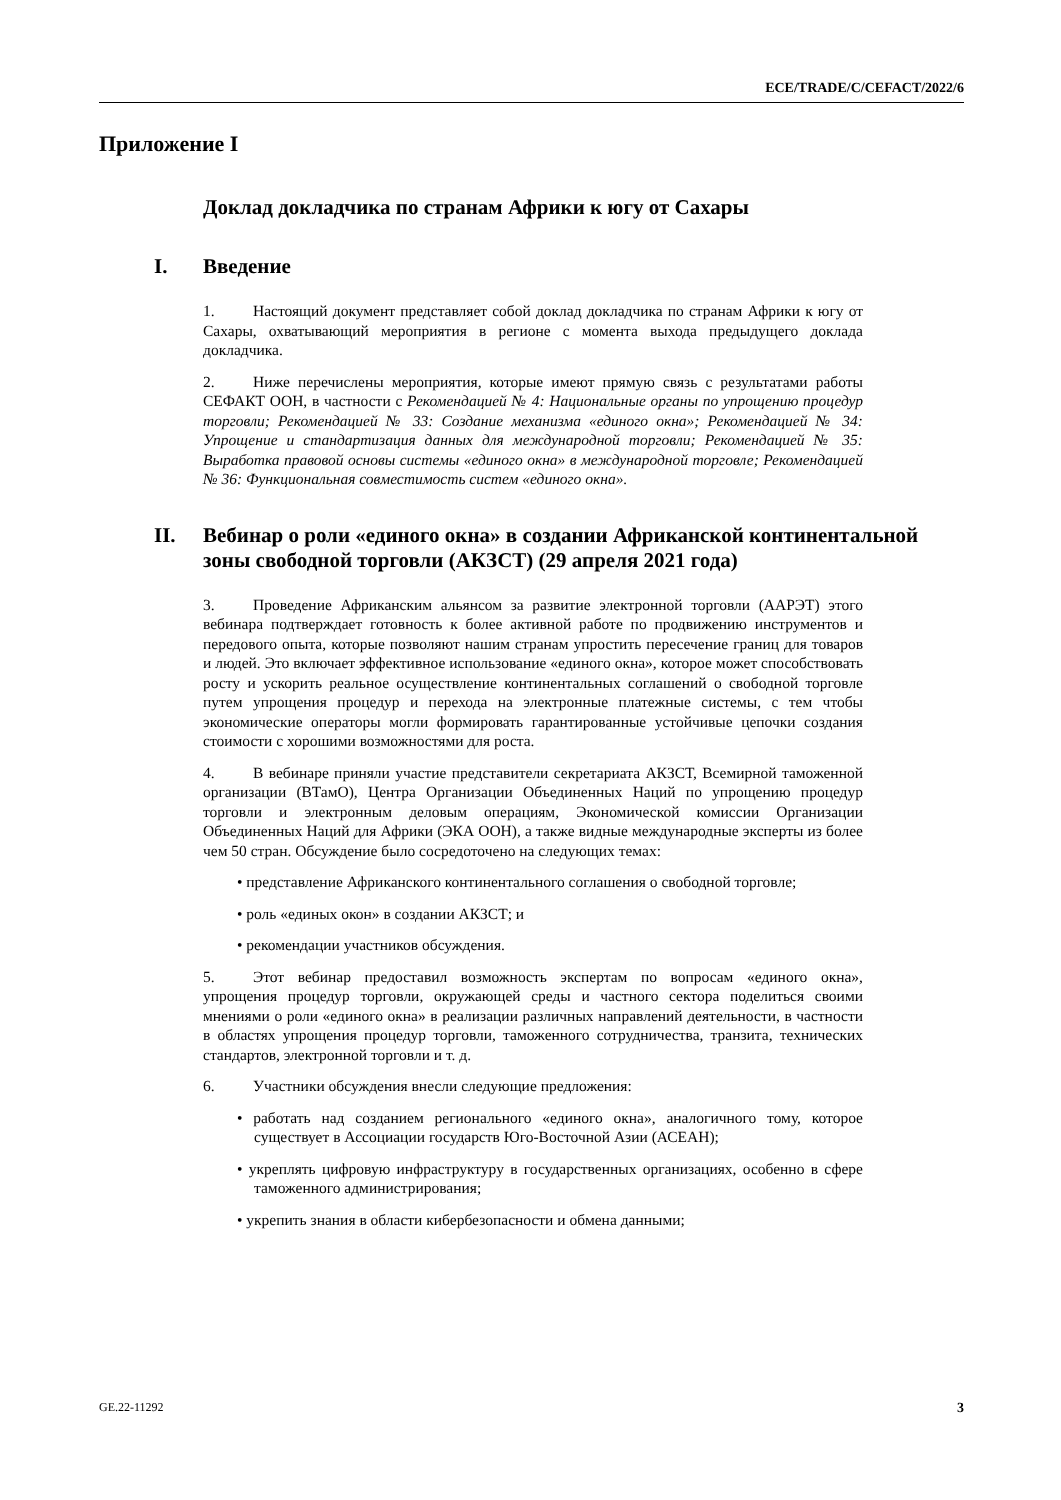ECE/TRADE/C/CEFACT/2022/6
Приложение I
Доклад докладчика по странам Африки к югу от Сахары
I. Введение
1. Настоящий документ представляет собой доклад докладчика по странам Африки к югу от Сахары, охватывающий мероприятия в регионе с момента выхода предыдущего доклада докладчика.
2. Ниже перечислены мероприятия, которые имеют прямую связь с результатами работы СЕФАКТ ООН, в частности с Рекомендацией № 4: Национальные органы по упрощению процедур торговли; Рекомендацией № 33: Создание механизма «единого окна»; Рекомендацией № 34: Упрощение и стандартизация данных для международной торговли; Рекомендацией № 35: Выработка правовой основы системы «единого окна» в международной торговле; Рекомендацией № 36: Функциональная совместимость систем «единого окна».
II. Вебинар о роли «единого окна» в создании Африканской континентальной зоны свободной торговли (АКЗСТ) (29 апреля 2021 года)
3. Проведение Африканским альянсом за развитие электронной торговли (ААРЭТ) этого вебинара подтверждает готовность к более активной работе по продвижению инструментов и передового опыта, которые позволяют нашим странам упростить пересечение границ для товаров и людей. Это включает эффективное использование «единого окна», которое может способствовать росту и ускорить реальное осуществление континентальных соглашений о свободной торговле путем упрощения процедур и перехода на электронные платежные системы, с тем чтобы экономические операторы могли формировать гарантированные устойчивые цепочки создания стоимости с хорошими возможностями для роста.
4. В вебинаре приняли участие представители секретариата АКЗСТ, Всемирной таможенной организации (ВТамО), Центра Организации Объединенных Наций по упрощению процедур торговли и электронным деловым операциям, Экономической комиссии Организации Объединенных Наций для Африки (ЭКА ООН), а также видные международные эксперты из более чем 50 стран. Обсуждение было сосредоточено на следующих темах:
• представление Африканского континентального соглашения о свободной торговле;
• роль «единых окон» в создании АКЗСТ; и
• рекомендации участников обсуждения.
5. Этот вебинар предоставил возможность экспертам по вопросам «единого окна», упрощения процедур торговли, окружающей среды и частного сектора поделиться своими мнениями о роли «единого окна» в реализации различных направлений деятельности, в частности в областях упрощения процедур торговли, таможенного сотрудничества, транзита, технических стандартов, электронной торговли и т. д.
6. Участники обсуждения внесли следующие предложения:
• работать над созданием регионального «единого окна», аналогичного тому, которое существует в Ассоциации государств Юго-Восточной Азии (АСЕАН);
• укреплять цифровую инфраструктуру в государственных организациях, особенно в сфере таможенного администрирования;
• укрепить знания в области кибербезопасности и обмена данными;
GE.22-11292 3